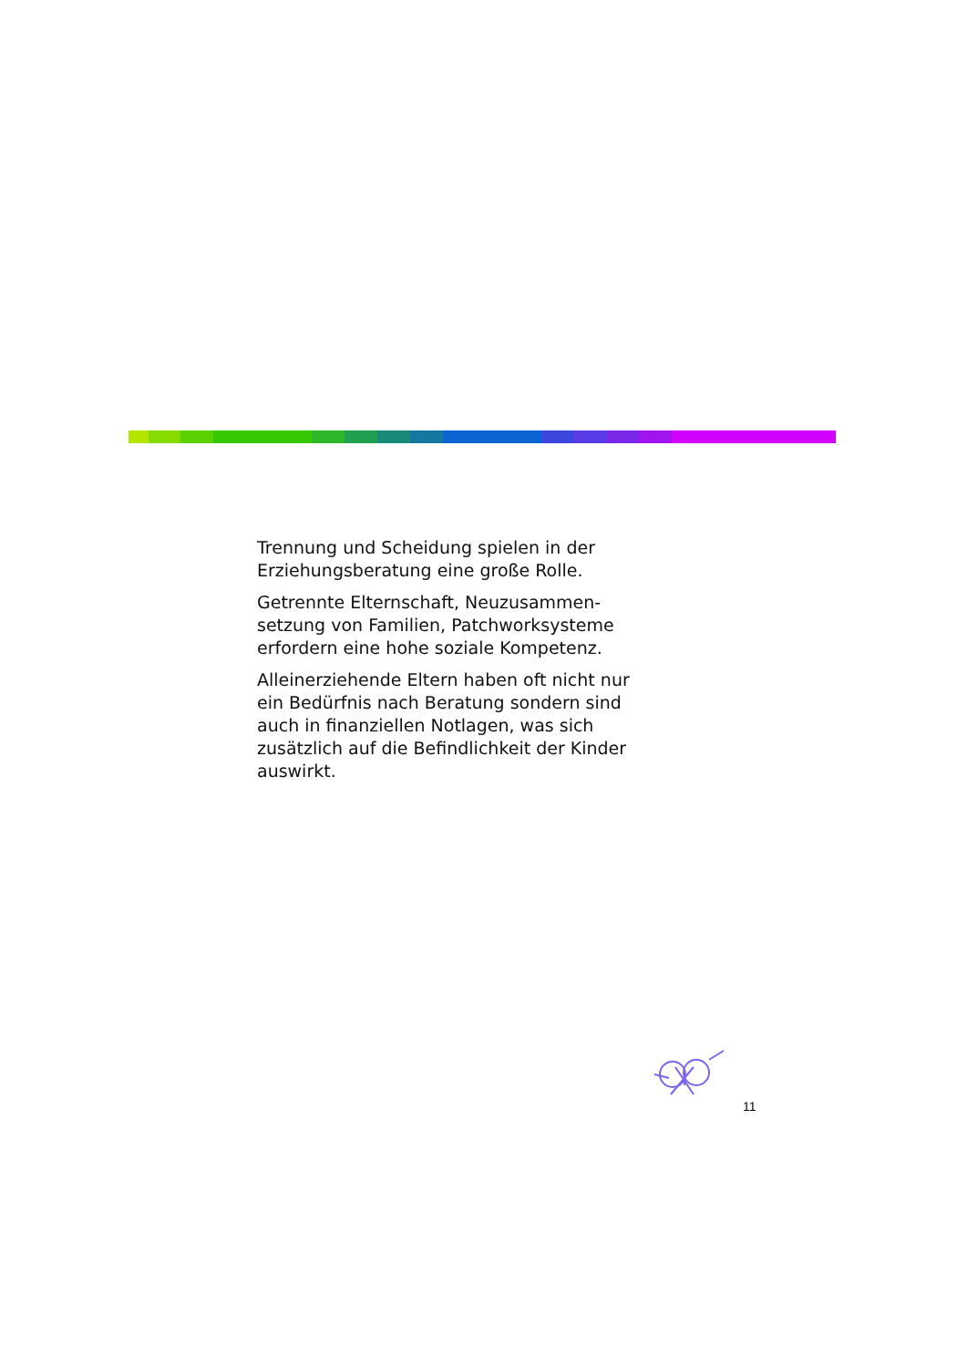Trennung und Scheidung spielen in der Erziehungsberatung eine große Rolle.
Getrennte Elternschaft, Neuzusammen-setzung von Familien, Patchworksysteme erfordern eine hohe soziale Kompetenz.
Alleinerziehende Eltern haben oft nicht nur ein Bedürfnis nach Beratung sondern sind auch in finanziellen Notlagen, was sich zusätzlich auf die Befindlichkeit der Kinder auswirkt.
11